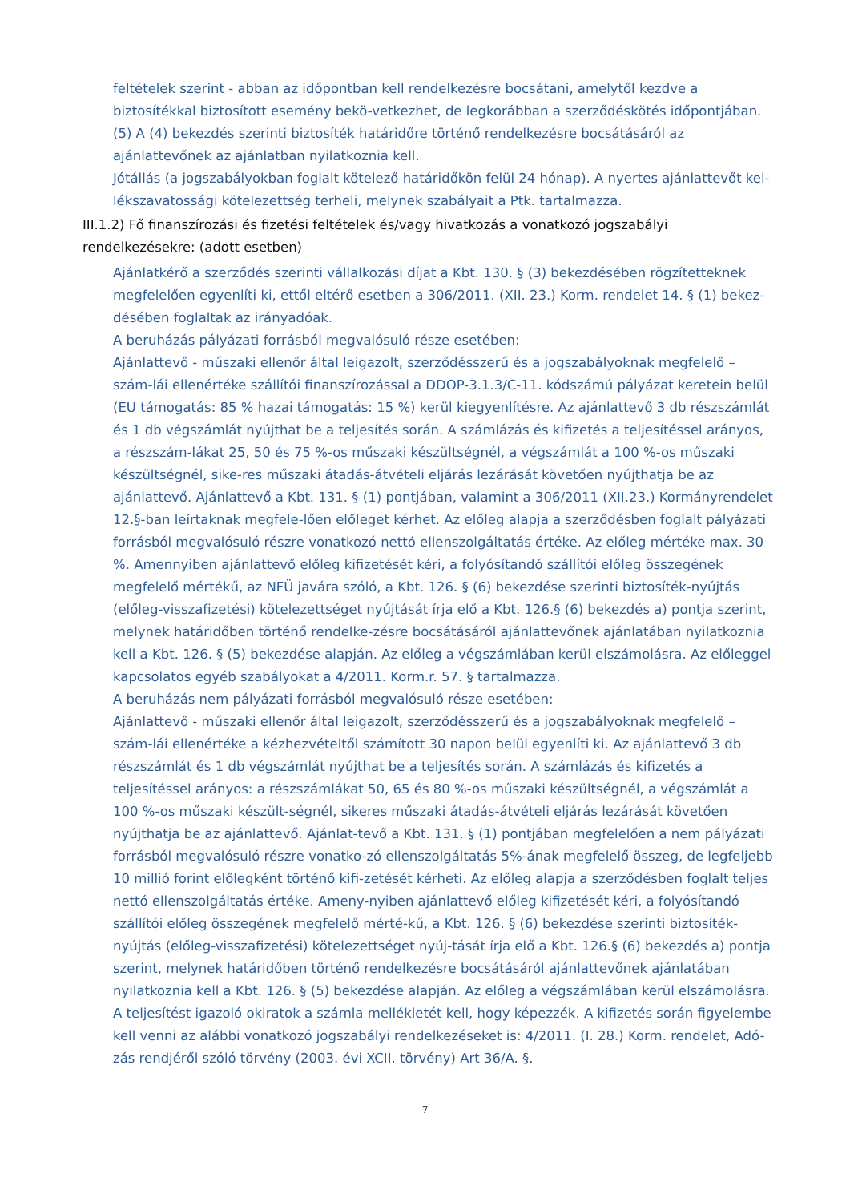feltételek szerint - abban az időpontban kell rendelkezésre bocsátani, amelytől kezdve a biztosítékkal biztosított esemény bekö-vetkezhet, de legkorábban a szerződéskötés időpontjában.
(5) A (4) bekezdés szerinti biztosíték határidőre történő rendelkezésre bocsátásáról az ajánlattevőnek az ajánlatban nyilatkoznia kell.
Jótállás (a jogszabályokban foglalt kötelező határidőkön felül 24 hónap). A nyertes ajánlattevőt kel-lékszavatossági kötelezettség terheli, melynek szabályait a Ptk. tartalmazza.
III.1.2) Fő finanszírozási és fizetési feltételek és/vagy hivatkozás a vonatkozó jogszabályi rendelkezésekre: (adott esetben)
Ajánlatkérő a szerződés szerinti vállalkozási díjat a Kbt. 130. § (3) bekezdésében rögzítetteknek megfelelően egyenlíti ki, ettől eltérő esetben a 306/2011. (XII. 23.) Korm. rendelet 14. § (1) bekez-désében foglaltak az irányadóak.
A beruházás pályázati forrásból megvalósuló része esetében:
Ajánlattevő - műszaki ellenőr által leigazolt, szerződésszerű és a jogszabályoknak megfelelő – szám-lái ellenértéke szállítói finanszírozással a DDOP-3.1.3/C-11. kódszámú pályázat keretein belül (EU támogatás: 85 % hazai támogatás: 15 %) kerül kiegyenlítésre. Az ajánlattevő 3 db részszámlát és 1 db végszámlát nyújthat be a teljesítés során. A számlázás és kifizetés a teljesítéssel arányos, a részszám-lákat 25, 50 és 75 %-os műszaki készültségnél, a végszámlát a 100 %-os műszaki készültségnél, sike-res műszaki átadás-átvételi eljárás lezárását követően nyújthatja be az ajánlattevő. Ajánlattevő a Kbt. 131. § (1) pontjában, valamint a 306/2011 (XII.23.) Kormányrendelet 12.§-ban leírtaknak megfele-lően előleget kérhet. Az előleg alapja a szerződésben foglalt pályázati forrásból megvalósuló részre vonatkozó nettó ellenszolgáltatás értéke. Az előleg mértéke max. 30 %. Amennyiben ajánlattevő előleg kifizetését kéri, a folyósítandó szállítói előleg összegének megfelelő mértékű, az NFÜ javára szóló, a Kbt. 126. § (6) bekezdése szerinti biztosíték-nyújtás (előleg-visszafizetési) kötelezettséget nyújtását írja elő a Kbt. 126.§ (6) bekezdés a) pontja szerint, melynek határidőben történő rendelke-zésre bocsátásáról ajánlattevőnek ajánlatában nyilatkoznia kell a Kbt. 126. § (5) bekezdése alapján. Az előleg a végszámlában kerül elszámolásra. Az előleggel kapcsolatos egyéb szabályokat a 4/2011. Korm.r. 57. § tartalmazza.
A beruházás nem pályázati forrásból megvalósuló része esetében:
Ajánlattevő - műszaki ellenőr által leigazolt, szerződésszerű és a jogszabályoknak megfelelő – szám-lái ellenértéke a kézhezvételtől számított 30 napon belül egyenlíti ki. Az ajánlattevő 3 db részszámlát és 1 db végszámlát nyújthat be a teljesítés során. A számlázás és kifizetés a teljesítéssel arányos: a részszámlákat 50, 65 és 80 %-os műszaki készültségnél, a végszámlát a 100 %-os műszaki készült-ségnél, sikeres műszaki átadás-átvételi eljárás lezárását követően nyújthatja be az ajánlattevő. Ajánlat-tevő a Kbt. 131. § (1) pontjában megfelelően a nem pályázati forrásból megvalósuló részre vonatko-zó ellenszolgáltatás 5%-ának megfelelő összeg, de legfeljebb 10 millió forint előlegként történő kifi-zetését kérheti. Az előleg alapja a szerződésben foglalt teljes nettó ellenszolgáltatás értéke. Ameny-nyiben ajánlattevő előleg kifizetését kéri, a folyósítandó szállítói előleg összegének megfelelő mérté-kű, a Kbt. 126. § (6) bekezdése szerinti biztosíték-nyújtás (előleg-visszafizetési) kötelezettséget nyúj-tását írja elő a Kbt. 126.§ (6) bekezdés a) pontja szerint, melynek határidőben történő rendelkezésre bocsátásáról ajánlattevőnek ajánlatában nyilatkoznia kell a Kbt. 126. § (5) bekezdése alapján. Az előleg a végszámlában kerül elszámolásra.
A teljesítést igazoló okiratok a számla mellékletét kell, hogy képezzék. A kifizetés során figyelembe kell venni az alábbi vonatkozó jogszabályi rendelkezéseket is: 4/2011. (I. 28.) Korm. rendelet, Adó-zás rendjéről szóló törvény (2003. évi XCII. törvény) Art 36/A. §.
7